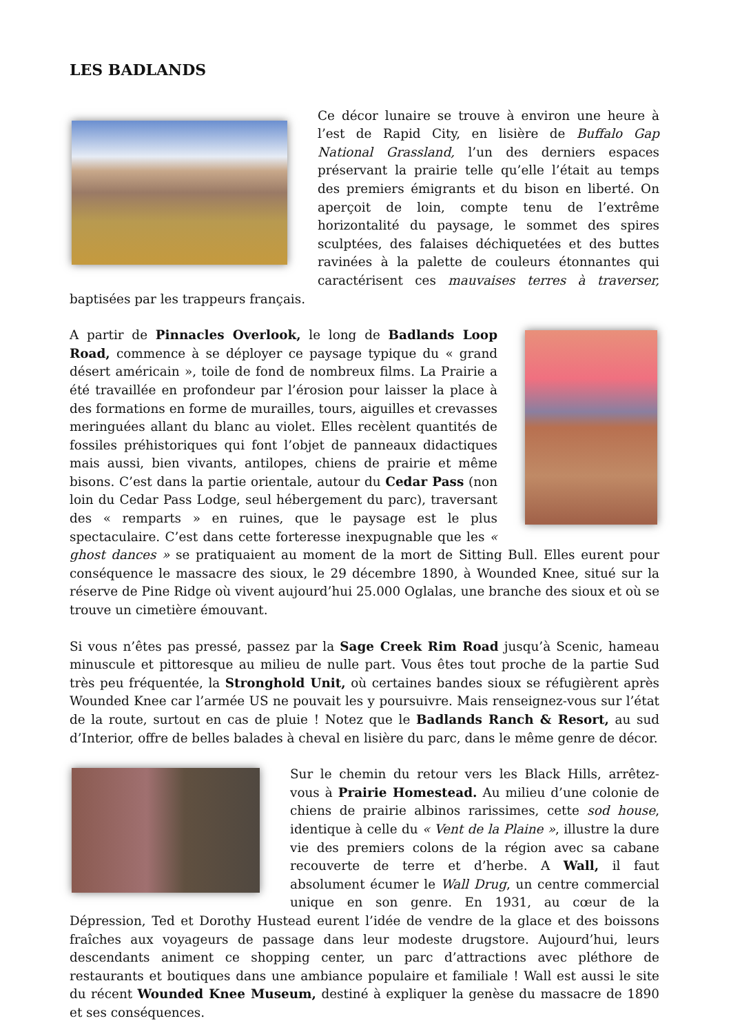LES BADLANDS
Ce décor lunaire se trouve à environ une heure à l’est de Rapid City, en lisière de Buffalo Gap National Grassland, l’un des derniers espaces préservant la prairie telle qu’elle l’était au temps des premiers émigrants et du bison en liberté. On aperçoit de loin, compte tenu de l’extrême horizontalité du paysage, le sommet des spires sculptées, des falaises déchiquetées et des buttes ravinées à la palette de couleurs étonnantes qui caractérisent ces mauvaises terres à traverser, baptisées par les trappeurs français.
A partir de Pinnacles Overlook, le long de Badlands Loop Road, commence à se déployer ce paysage typique du « grand désert américain », toile de fond de nombreux films. La Prairie a été travaillée en profondeur par l’érosion pour laisser la place à des formations en forme de murailles, tours, aiguilles et crevasses meringuées allant du blanc au violet. Elles recèlent quantités de fossiles préhistoriques qui font l’objet de panneaux didactiques mais aussi, bien vivants, antilopes, chiens de prairie et même bisons. C’est dans la partie orientale, autour du Cedar Pass (non loin du Cedar Pass Lodge, seul hébergement du parc), traversant des « remparts » en ruines, que le paysage est le plus spectaculaire. C’est dans cette forteresse inexpugnable que les « ghost dances » se pratiquaient au moment de la mort de Sitting Bull. Elles eurent pour conséquence le massacre des sioux, le 29 décembre 1890, à Wounded Knee, situé sur la réserve de Pine Ridge où vivent aujourd’hui 25.000 Oglalas, une branche des sioux et où se trouve un cimetière émouvant.
Si vous n’êtes pas pressé, passez par la Sage Creek Rim Road jusqu’à Scenic, hameau minuscule et pittoresque au milieu de nulle part. Vous êtes tout proche de la partie Sud très peu fréquentée, la Stronghold Unit, où certaines bandes sioux se réfugièrent après Wounded Knee car l’armée US ne pouvait les y poursuivre. Mais renseignez-vous sur l’état de la route, surtout en cas de pluie ! Notez que le Badlands Ranch & Resort, au sud d’Interior, offre de belles balades à cheval en lisière du parc, dans le même genre de décor.
Sur le chemin du retour vers les Black Hills, arrêtez-vous à Prairie Homestead. Au milieu d’une colonie de chiens de prairie albinos rarissimes, cette sod house, identique à celle du « Vent de la Plaine », illustre la dure vie des premiers colons de la région avec sa cabane recouverte de terre et d’herbe. A Wall, il faut absolument écumer le Wall Drug, un centre commercial unique en son genre. En 1931, au cœur de la Dépression, Ted et Dorothy Hustead eurent l’idée de vendre de la glace et des boissons fraîches aux voyageurs de passage dans leur modeste drugstore. Aujourd’hui, leurs descendants animent ce shopping center, un parc d’attractions avec pléthore de restaurants et boutiques dans une ambiance populaire et familiale ! Wall est aussi le site du récent Wounded Knee Museum, destiné à expliquer la genèse du massacre de 1890 et ses conséquences.